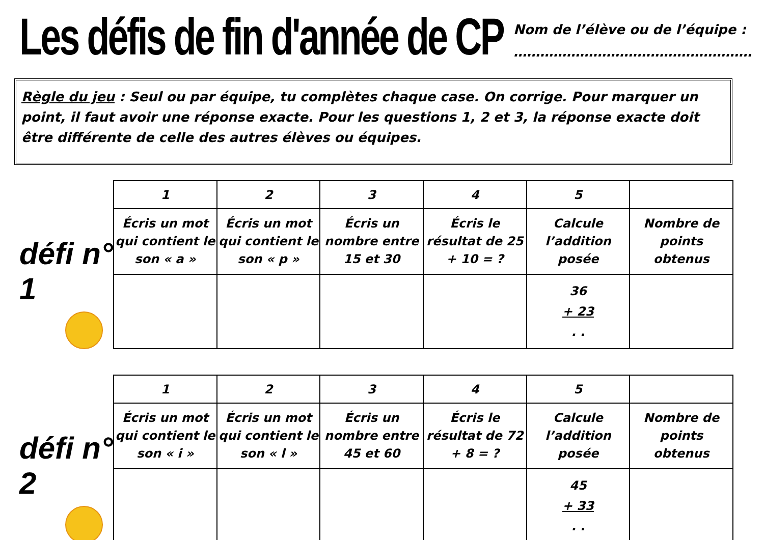Les défis de fin d'année de CP
Nom de l’élève ou de l’équipe :
………………………………………………
Règle du jeu : Seul ou par équipe, tu complètes chaque case. On corrige. Pour marquer un point, il faut avoir une réponse exacte. Pour les questions 1, 2 et 3, la réponse exacte doit être différente de celle des autres élèves ou équipes.
défi n° 1
| 1 | 2 | 3 | 4 | 5 | |
| --- | --- | --- | --- | --- | --- |
| Écris un mot qui contient le son « a » | Écris un mot qui contient le son « p » | Écris un nombre entre 15 et 30 | Écris le résultat de 25 + 10 = ? | Calcule l’addition posée | Nombre de points obtenus |
| | | | | 36 + 23 . . | |
défi n° 2
| 1 | 2 | 3 | 4 | 5 | |
| --- | --- | --- | --- | --- | --- |
| Écris un mot qui contient le son « i » | Écris un mot qui contient le son « l » | Écris un nombre entre 45 et 60 | Écris le résultat de 72 + 8 = ? | Calcule l’addition posée | Nombre de points obtenus |
| | | | | 45 + 33 . . | |